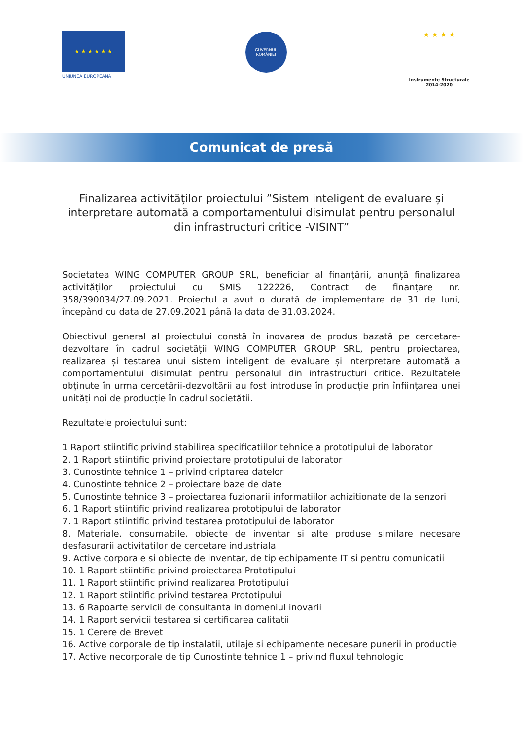★ ★ ★ ★ ★ ★
UNIUNEA EUROPEANĂ
GUVERNUL
ROMÂNIEI
★ ★ ★ ★
Instrumente Structurale
2014-2020
Comunicat de presă
Finalizarea activităților proiectului ”Sistem inteligent de evaluare și interpretare automată a comportamentului disimulat pentru personalul din infrastructuri critice -VISINT”
Societatea WING COMPUTER GROUP SRL, beneficiar al finanțării, anunță finalizarea activităților proiectului cu SMIS 122226, Contract de finanțare nr. 358/390034/27.09.2021. Proiectul a avut o durată de implementare de 31 de luni, începând cu data de 27.09.2021 până la data de 31.03.2024.
Obiectivul general al proiectului constă în inovarea de produs bazată pe cercetare-dezvoltare în cadrul societății WING COMPUTER GROUP SRL, pentru proiectarea, realizarea și testarea unui sistem inteligent de evaluare și interpretare automată a comportamentului disimulat pentru personalul din infrastructuri critice. Rezultatele obținute în urma cercetării-dezvoltării au fost introduse în producție prin înființarea unei unități noi de producție în cadrul societății.
Rezultatele proiectului sunt:
1 Raport stiintific privind stabilirea specificatiilor tehnice a prototipului de laborator
2. 1 Raport stiintific privind proiectare prototipului de laborator
3. Cunostinte tehnice 1 – privind criptarea datelor
4. Cunostinte tehnice 2 – proiectare baze de date
5. Cunostinte tehnice 3 – proiectarea fuzionarii informatiilor achizitionate de la senzori
6. 1 Raport stiintific privind realizarea prototipului de laborator
7. 1 Raport stiintific privind testarea prototipului de laborator
8. Materiale, consumabile, obiecte de inventar si alte produse similare necesare desfasurarii activitatilor de cercetare industriala
9. Active corporale si obiecte de inventar, de tip echipamente IT si pentru comunicatii
10. 1 Raport stiintific privind proiectarea Prototipului
11. 1 Raport stiintific privind realizarea Prototipului
12. 1 Raport stiintific privind testarea Prototipului
13. 6 Rapoarte servicii de consultanta in domeniul inovarii
14. 1 Raport servicii testarea si certificarea calitatii
15. 1 Cerere de Brevet
16. Active corporale de tip instalatii, utilaje si echipamente necesare punerii in productie
17. Active necorporale de tip Cunostinte tehnice 1 – privind fluxul tehnologic